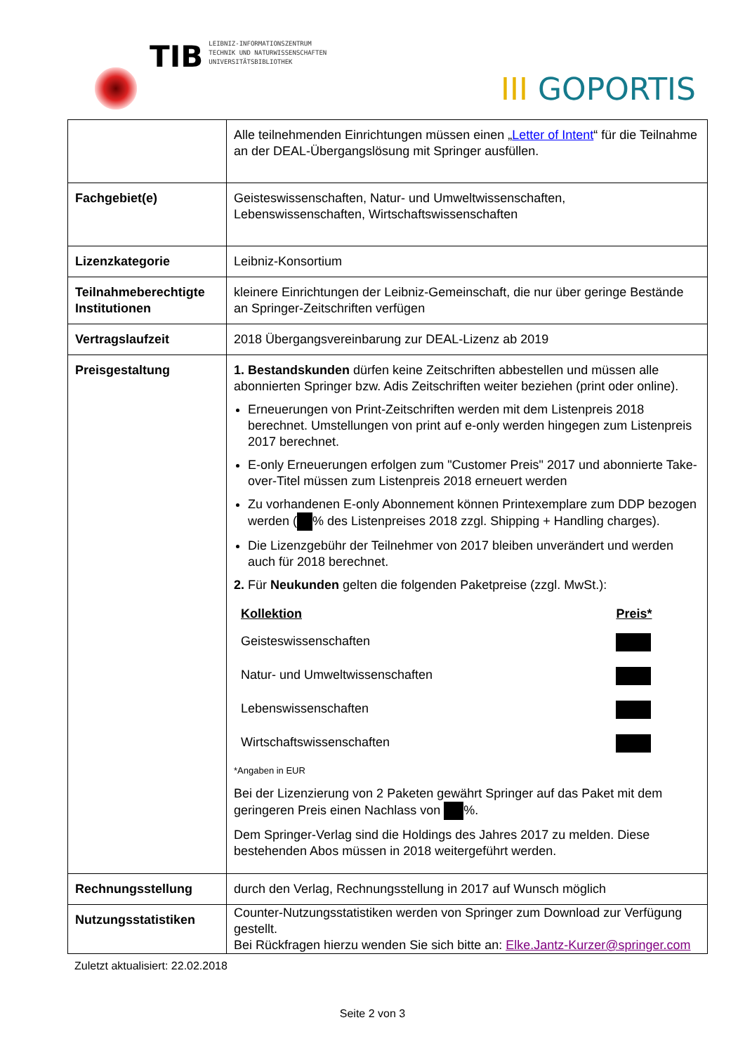TIB
LEIBNIZ-INFORMATIONSZENTRUM
TECHNIK UND NATURWISSENSCHAFTEN
UNIVERSITÄTSBIBLIOTHEK
III GOPORTIS
| | Alle teilnehmenden Einrichtungen müssen einen „ Letter of Intent “ für die Teilnahme an der DEAL-Übergangslösung mit Springer ausfüllen. |
| Fachgebiet(e) | Geisteswissenschaften, Natur- und Umweltwissenschaften, Lebenswissenschaften, Wirtschaftswissenschaften |
| Lizenzkategorie | Leibniz-Konsortium |
| Teilnahmeberechtigte Institutionen | kleinere Einrichtungen der Leibniz-Gemeinschaft, die nur über geringe Bestände an Springer-Zeitschriften verfügen |
| Vertragslaufzeit | 2018 Übergangsvereinbarung zur DEAL-Lizenz ab 2019 |
| Preisgestaltung | 1. Bestandskunden dürfen keine Zeitschriften abbestellen und müssen alle abonnierten Springer bzw. Adis Zeitschriften weiter beziehen (print oder online). Erneuerungen von Print-Zeitschriften werden mit dem Listenpreis 2018 berechnet. Umstellungen von print auf e-only werden hingegen zum Listenpreis 2017 berechnet. E-only Erneuerungen erfolgen zum "Customer Preis" 2017 und abonnierte Take-over-Titel müssen zum Listenpreis 2018 erneuert werden Zu vorhandenen E-only Abonnement können Printexemplare zum DDP bezogen werden ( % des Listenpreises 2018 zzgl. Shipping + Handling charges). Die Lizenzgebühr der Teilnehmer von 2017 bleiben unverändert und werden auch für 2018 berechnet. 2. Für Neukunden gelten die folgenden Paketpreise (zzgl. MwSt.): / Kollektion / Preis* / / --- / --- / / Geisteswissenschaften / / / Natur- und Umweltwissenschaften / / / Lebenswissenschaften / / / Wirtschaftswissenschaften / / *Angaben in EUR Bei der Lizenzierung von 2 Paketen gewährt Springer auf das Paket mit dem geringeren Preis einen Nachlass von %. Dem Springer-Verlag sind die Holdings des Jahres 2017 zu melden. Diese bestehenden Abos müssen in 2018 weitergeführt werden. |
| Rechnungsstellung | durch den Verlag, Rechnungsstellung in 2017 auf Wunsch möglich |
| Nutzungsstatistiken | Counter-Nutzungsstatistiken werden von Springer zum Download zur Verfügung gestellt. Bei Rückfragen hierzu wenden Sie sich bitte an: Elke.Jantz-Kurzer@springer.com |
Zuletzt aktualisiert: 22.02.2018
Seite 2 von 3